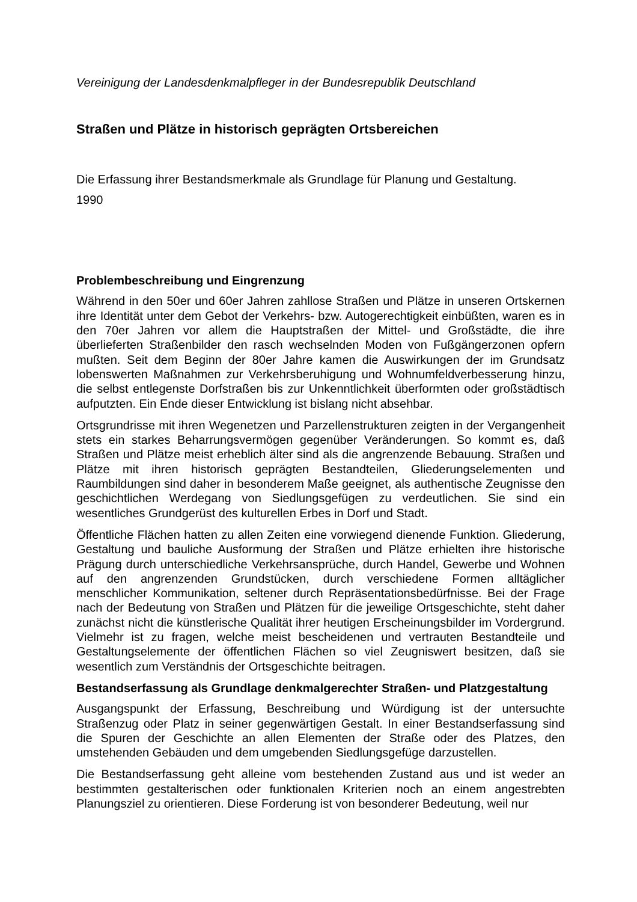Vereinigung der Landesdenkmalpfleger in der Bundesrepublik Deutschland
Straßen und Plätze in historisch geprägten Ortsbereichen
Die Erfassung ihrer Bestandsmerkmale als Grundlage für Planung und Gestaltung.
1990
Problembeschreibung und Eingrenzung
Während in den 50er und 60er Jahren zahllose Straßen und Plätze in unseren Orts­kernen ihre Identität unter dem Gebot der Verkehrs- bzw. Autogerechtigkeit einbüß­ten, waren es in den 70er Jahren vor allem die Hauptstraßen der Mittel- und Groß­städte, die ihre überlieferten Straßenbilder den rasch wechselnden Moden von Fuß­gängerzonen opfern mußten. Seit dem Beginn der 80er Jahre kamen die Auswirkun­gen der im Grundsatz lobenswerten Maßnahmen zur Verkehrsberuhigung und Wohnumfeldverbesserung hinzu, die selbst entlegenste Dorfstraßen bis zur Un­kenntlichkeit überformten oder großstädtisch aufputzten. Ein Ende dieser Entwick­lung ist bislang nicht absehbar.
Ortsgrundrisse mit ihren Wegenetzen und Parzellenstrukturen zeigten in der Vergan­genheit stets ein starkes Beharrungsvermögen gegenüber Veränderungen. So kommt es, daß Straßen und Plätze meist erheblich älter sind als die angrenzende Bebauung. Straßen und Plätze mit ihren historisch geprägten Bestandteilen, Gliede­rungselementen und Raumbildungen sind daher in besonderem Maße geeignet, als authentische Zeugnisse den geschichtlichen Werdegang von Siedlungsgefügen zu verdeutlichen. Sie sind ein wesentliches Grundgerüst des kulturellen Erbes in Dorf und Stadt.
Öffentliche Flächen hatten zu allen Zeiten eine vorwiegend dienende Funktion. Glie­derung, Gestaltung und bauliche Ausformung der Straßen und Plätze erhielten ihre historische Prägung durch unterschiedliche Verkehrsansprüche, durch Handel, Ge­werbe und Wohnen auf den angrenzenden Grundstücken, durch verschiedene For­men alltäglicher menschlicher Kommunikation, seltener durch Repräsentationsbe­dürfnisse. Bei der Frage nach der Bedeutung von Straßen und Plätzen für die jewei­lige Ortsgeschichte, steht daher zunächst nicht die künstlerische Qualität ihrer heuti­gen Erscheinungsbilder im Vordergrund. Vielmehr ist zu fragen, welche meist be­scheidenen und vertrauten Bestandteile und Gestaltungselemente der öffentlichen Flächen so viel Zeugniswert besitzen, daß sie wesentlich zum Verständnis der Orts­geschichte beitragen.
Bestandserfassung als Grundlage denkmalgerechter Straßen- und Platzgestal­tung
Ausgangspunkt der Erfassung, Beschreibung und Würdigung ist der untersuchte Straßenzug oder Platz in seiner gegenwärtigen Gestalt. In einer Bestandserfassung sind die Spuren der Geschichte an allen Elementen der Straße oder des Platzes, den umstehenden Gebäuden und dem umgebenden Siedlungsgefüge darzustellen.
Die Bestandserfassung geht alleine vom bestehenden Zustand aus und ist weder an bestimmten gestalterischen oder funktionalen Kriterien noch an einem angestrebten Planungsziel zu orientieren. Diese Forderung ist von besonderer Bedeutung, weil nur